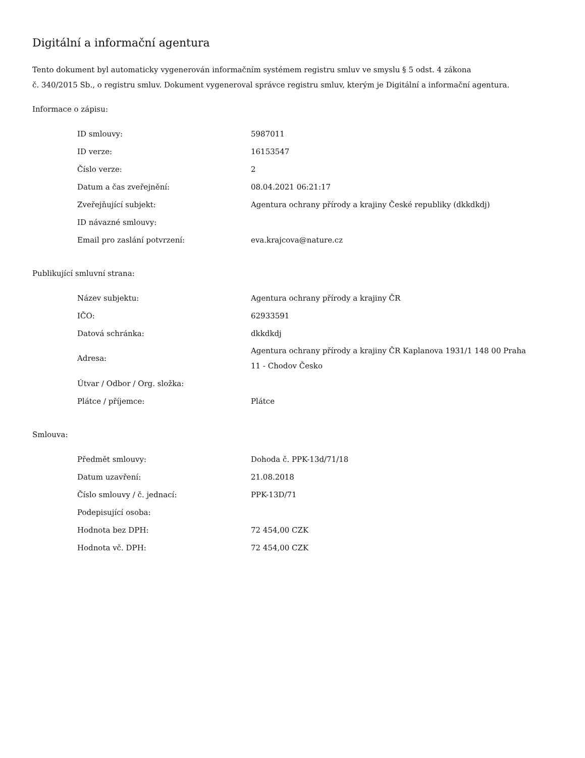Digitální a informační agentura
Tento dokument byl automaticky vygenerován informačním systémem registru smluv ve smyslu § 5 odst. 4 zákona
č. 340/2015 Sb., o registru smluv. Dokument vygeneroval správce registru smluv, kterým je Digitální a informační agentura.
Informace o zápisu:
| ID smlouvy: | 5987011 |
| ID verze: | 16153547 |
| Číslo verze: | 2 |
| Datum a čas zveřejnění: | 08.04.2021 06:21:17 |
| Zveřejňující subjekt: | Agentura ochrany přírody a krajiny České republiky (dkkdkdj) |
| ID návazné smlouvy: | |
| Email pro zaslání potvrzení: | eva.krajcova@nature.cz |
Publikující smluvní strana:
| Název subjektu: | Agentura ochrany přírody a krajiny ČR |
| IČO: | 62933591 |
| Datová schránka: | dkkdkdj |
| Adresa: | Agentura ochrany přírody a krajiny ČR Kaplanova 1931/1 148 00 Praha 11 - Chodov Česko |
| Útvar / Odbor / Org. složka: | |
| Plátce / příjemce: | Plátce |
Smlouva:
| Předmět smlouvy: | Dohoda č. PPK-13d/71/18 |
| Datum uzavření: | 21.08.2018 |
| Číslo smlouvy / č. jednací: | PPK-13D/71 |
| Podepisující osoba: | |
| Hodnota bez DPH: | 72 454,00 CZK |
| Hodnota vč. DPH: | 72 454,00 CZK |